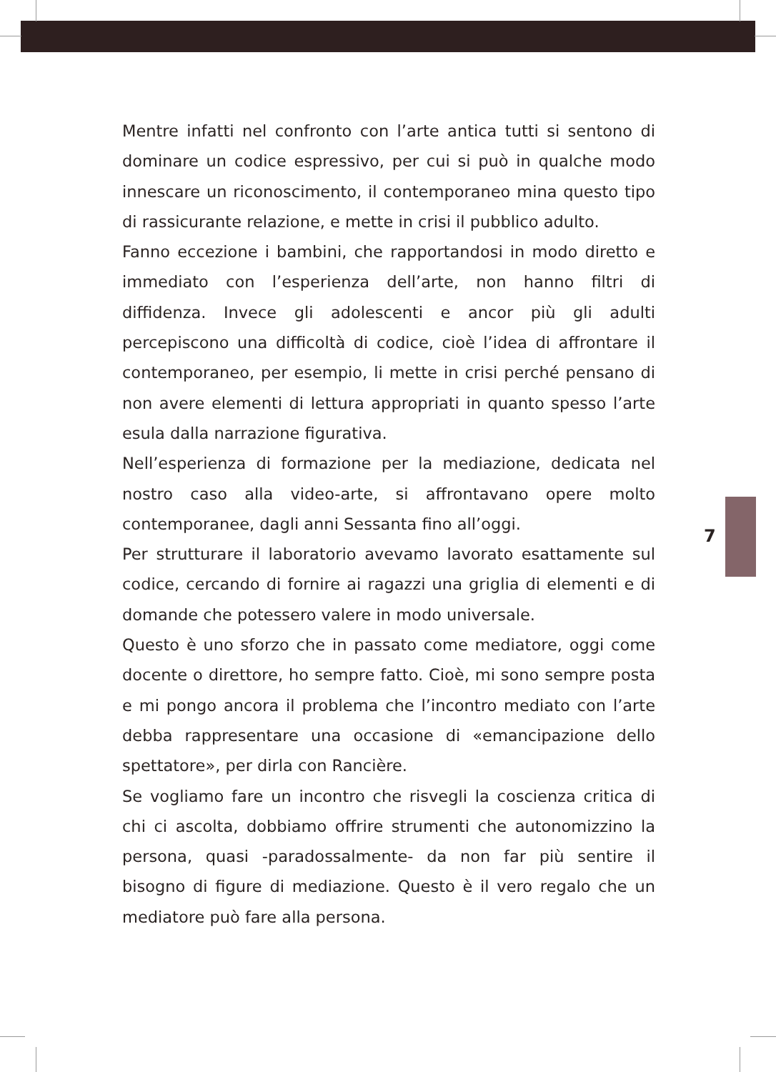Mentre infatti nel confronto con l’arte antica tutti si sentono di dominare un codice espressivo, per cui si può in qualche modo innescare un riconoscimento, il contemporaneo mina questo tipo di rassicurante relazione, e mette in crisi il pubblico adulto.
Fanno eccezione i bambini, che rapportandosi in modo diretto e immediato con l’esperienza dell’arte, non hanno filtri di diffidenza. Invece gli adolescenti e ancor più gli adulti percepiscono una difficoltà di codice, cioè l’idea di affrontare il contemporaneo, per esempio, li mette in crisi perché pensano di non avere elementi di lettura appropriati in quanto spesso l’arte esula dalla narrazione figurativa.
Nell’esperienza di formazione per la mediazione, dedicata nel nostro caso alla video-arte, si affrontavano opere molto contemporanee, dagli anni Sessanta fino all’oggi.
Per strutturare il laboratorio avevamo lavorato esattamente sul codice, cercando di fornire ai ragazzi una griglia di elementi e di domande che potessero valere in modo universale.
Questo è uno sforzo che in passato come mediatore, oggi come docente o direttore, ho sempre fatto. Cioè, mi sono sempre posta e mi pongo ancora il problema che l’incontro mediato con l’arte debba rappresentare una occasione di «emancipazione dello spettatore», per dirla con Rancière.
Se vogliamo fare un incontro che risvegli la coscienza critica di chi ci ascolta, dobbiamo offrire strumenti che autonomizzino la persona, quasi -paradossalmente- da non far più sentire il bisogno di figure di mediazione. Questo è il vero regalo che un mediatore può fare alla persona.
7